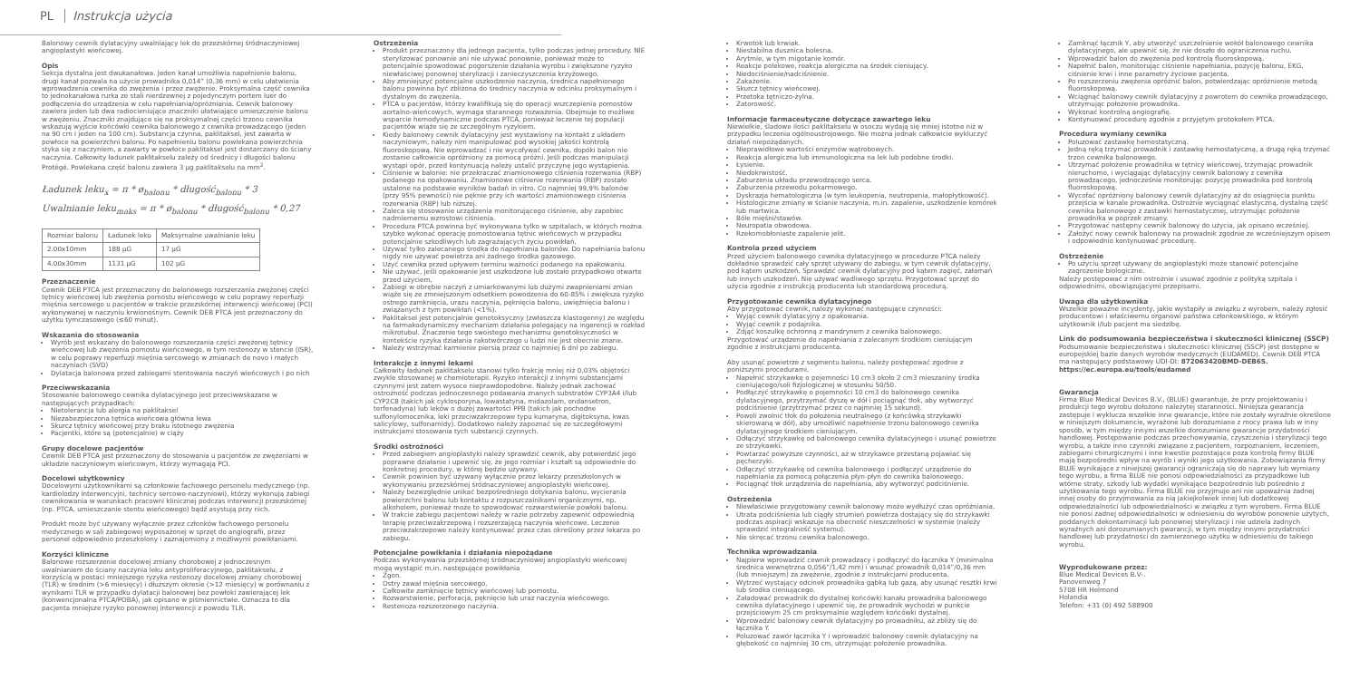PL Instrukcja użycia
Balonowy cewnik dylatacyjny uwalniający lek do przezskórnej śródnaczyniowej angioplastyki wieńcowej.
Opis
Sekcja dystalna jest dwukanałowa. Jeden kanał umożliwia napełnienie balonu, drugi kanał pozwala na użycie prowadnika 0,014” (0,36 mm) w celu ułatwienia wprowadzenia cewnika do zwężenia i przez zwężenie. Proksymalna część cewnika to jednokanałowa rurka ze stali nierdzewnej z pojedynczym portem luer do podłączenia do urządzenia w celu napełniania/opróżniania. Cewnik balonowy zawiera jeden lub dwa radiocieniujące znaczniki ułatwiające umieszczenie balonu w zwężeniu. Znaczniki znajdujące się na proksymalnej części trzonu cewnika wskazują wyjście końcówki cewnika balonowego z cewnika prowadzącego (jeden na 90 cm i jeden na 100 cm). Substancja czynna, paklitaksel, jest zawarta w powłoce na powierzchni balonu. Po napełnieniu balonu powlekana powierzchnia styka się z naczyniem, a zawarty w powłoce paklitaksel jest dostarczany do ściany naczynia. Całkowity ładunek paklitakselu zależy od średnicy i długości balonu Protégé. Powlekana część balonu zawiera 3 µg paklitakselu na mm<sup>2</sup>.
Ładunek leku<sub>x</sub> = π * ø<sub>balonu</sub> * długość<sub>balonu</sub> * 3
Uwalnianie leku<sub>maks</sub> = π * ø<sub>balonu</sub> * długość<sub>balonu</sub> * 0,27
| Rozmiar balonu | Ładunek leku | Maksymalne uwalnianie leku |
| --- | --- | --- |
| 2.00x10mm | 188 µG | 17 µG |
| 4.00x30mm | 1131 µG | 102 µG |
Przeznaczenie
Cewnik DEB PTCA jest przeznaczony do balonowego rozszerzania zwężonej części tętnicy wieńcowej lub zwężenia pomostu wieńcowego w celu poprawy reperfuzji mięśnia sercowego u pacjentów w trakcie przezskórnej interwencji wieńcowej (PCI) wykonywanej w naczyniu krwionośnym. Cewnik DEB PTCA jest przeznaczony do użytku tymczasowego (≤60 minut).
Wskazania do stosowania
Wyrób jest wskazany do balonowego rozszerzania części zwężonej tętnicy wieńcowej lub zwężenia pomostu wieńcowego, w tym restenozy w stencie (ISR), w celu poprawy reperfuzji mięśnia sercowego w zmianach de novo i małych naczyniach (SVD)
Dylatacja balonowa przed zabiegami stentowania naczyń wieńcowych i po nich
Przeciwwskazania
Stosowanie balonowego cewnika dylatacyjnego jest przeciwwskazane w następujących przypadkach:
Nietolerancja lub alergia na paklitaksel
Niezabezpieczona tętnica wieńcowa główna lewa
Skurcz tętnicy wieńcowej przy braku istotnego zwężenia
Pacjentki, które są (potencjalnie) w ciąży
Grupy docelowe pacjentów
Cewnik DEB PTCA jest przeznaczony do stosowania u pacjentów ze zwężeniami w układzie naczyniowym wieńcowym, którzy wymagają PCI.
Docelowi użytkownicy
Docelowymi użytkownikami są członkowie fachowego personelu medycznego (np. kardiolodzy interwencyjni, technicy sercowo-naczyniowi), którzy wykonują zabiegi cewnikowania w warunkach pracowni klinicznej podczas interwencji przezskórnej (np. PTCA, umieszczanie stentu wieńcowego) bądź asystują przy nich.
Produkt może być używany wyłącznie przez członków fachowego personelu medycznego w sali zabiegowej wyposażonej w sprzęt do angiografii, przez personel odpowiednio przeszkolony i zaznajomiony z możliwymi powikłaniami.
Korzyści kliniczne
Balonowe rozszerzenie docelowej zmiany chorobowej z jednoczesnym uwalnianiem do ściany naczynia leku antyproliferacyjnego, paklitakselu, z korzyścią w postaci mniejszego ryzyka restenozy docelowej zmiany chorobowej (TLR) w średnim (>6 miesięcy) i dłuższym okresie (>12 miesięcy) w porównaniu z wynikami TLR w przypadku dylatacji balonowej bez powłoki zawierającej lek (konwencjonalna PTCA/POBA), jak opisano w piśmiennictwie. Oznacza to dla pacjenta mniejsze ryzyko ponownej interwencji z powodu TLR.
Ostrzeżenia
Produkt przeznaczony dla jednego pacjenta, tylko podczas jednej procedury. NIE sterylizować ponownie ani nie używać ponownie, ponieważ może to potencjalnie spowodować pogorszenie działania wyrobu i zwiększone ryzyko niewłaściwej ponownej sterylizacji i zanieczyszczenia krzyżowego.
Aby zmniejszyć potencjalne uszkodzenie naczynia, średnica napełnionego balonu powinna być zbliżona do średnicy naczynia w odcinku proksymalnym i dystalnym do zwężenia.
PTCA u pacjentów, którzy kwalifikują się do operacji wszczepienia pomostów aortalno-wieńcowych, wymaga starannego rozważenia. Obejmuje to możliwe wsparcie hemodynamiczne podczas PTCA, ponieważ leczenie tej populacji pacjentów wiąże się ze szczególnym ryzykiem.
Kiedy balonowy cewnik dylatacyjny jest wystawiony na kontakt z układem naczyniowym, należy nim manipulować pod wysokiej jakości kontrolą fluoroskopową. Nie wprowadzać i nie wycofywać cewnika, dopóki balon nie zostanie całkowicie opróżniony za pomocą próżni. Jeśli podczas manipulacji wystąpi opór, przed kontynuacją należy ustalić przyczynę jego wystąpienia.
Ciśnienie w balonie: nie przekraczać znamionowego ciśnienia rozerwania (RBP) podanego na opakowaniu. Znamionowe ciśnienie rozerwania (RBP) zostało ustalone na podstawie wyników badań in vitro. Co najmniej 99,9% balonów (przy 95% pewności) nie pęknie przy ich wartości znamionowego ciśnienia rozerwania (RBP) lub niższej.
Zaleca się stosowanie urządzenia monitorującego ciśnienie, aby zapobiec nadmiernemu wzrostowi ciśnienia.
Procedura PTCA powinna być wykonywana tylko w szpitalach, w których można szybko wykonać operację pomostowania tętnic wieńcowych w przypadku potencjalnie szkodliwych lub zagrażających życiu powikłań.
Używać tylko zalecanego środka do napełniania balonów. Do napełniania balonu nigdy nie używać powietrza ani żadnego środka gazowego.
Użyć cewnika przed upływem terminu ważności podanego na opakowaniu.
Nie używać, jeśli opakowanie jest uszkodzone lub zostało przypadkowo otwarte przed użyciem.
Zabiegi w obrębie naczyń z umiarkowanymi lub dużymi zwapnieniami zmian wiąże się ze zmniejszonym odsetkiem powodzenia do 60-85% i zwiększa ryzyko ostrego zamknięcia, urazu naczynia, pęknięcia balonu, uwięźnięcia balonu i związanych z tym powikłań (<1%).
Paklitaksel jest potencjalnie genotoksyczny (zwłaszcza klastogenny) ze względu na farmakodynamiczny mechanizm działania polegający na ingerencji w rozkład mikrotubul. Znaczenie tego swoistego mechanizmu genotoksyczności w kontekście ryzyka działania rakotwórczego u ludzi nie jest obecnie znane.
Należy wstrzymać karmienie piersią przez co najmniej 6 dni po zabiegu.
Interakcje z innymi lekami
Całkowity ładunek paklitakselu stanowi tylko frakcję mniej niż 0,03% objętości zwykle stosowanej w chemioterapii. Ryzyko interakcji z innymi substancjami czynnymi jest zatem wysoce nieprawdopodobne. Należy jednak zachować ostrożność podczas jednoczesnego podawania znanych substratów CYP3A4 i/lub CYP2C8 (takich jak cyklosporyna, lowastatyna, midazolam, ondansetron, terfenadyna) lub leków o dużej zawartości PPB (takich jak pochodne sulfonylomocznika, leki przeciwzakrzepowe typu kumaryna, digitoksyna, kwas salicylowy, sulfonamidy). Dodatkowo należy zapoznać się ze szczegółowymi instrukcjami stosowania tych substancji czynnych.
Środki ostrożności
Przed zabiegiem angioplastyki należy sprawdzić cewnik, aby potwierdzić jego poprawne działanie i upewnić się, że jego rozmiar i kształt są odpowiednie do konkretnej procedury, w której będzie używany.
Cewnik powinien być używany wyłącznie przez lekarzy przeszkolonych w wykonywaniu przezskórnej śródnaczyniowej angioplastyki wieńcowej.
Należy bezwzględnie unikać bezpośredniego dotykania balonu, wycierania powierzchni balonu lub kontaktu z rozpuszczalnikami organicznymi, np. alkoholem, ponieważ może to spowodować rozwarstwienie powłoki balonu.
W trakcie zabiegu pacjentowi należy w razie potrzeby zapewnić odpowiednią terapię przeciwzakrzepową i rozszerzającą naczynia wieńcowe. Leczenie przeciwzakrzepowe należy kontynuować przez czas określony przez lekarza po zabiegu.
Potencjalne powikłania i działania niepożądane
Podczas wykonywania przezskórnej śródnaczyniowej angioplastyki wieńcowej mogą wystąpić m.in. następujące powikłania
Zgon.
Ostry zawał mięśnia sercowego.
Całkowite zamknięcie tętnicy wieńcowej lub pomostu.
Rozwarstwienie, perforacja, pęknięcie lub uraz naczynia wieńcowego.
Restenoza rozszerzonego naczynia.
Krwotok lub krwiak.
Niestabilna dusznica bolesna.
Arytmie, w tym migotanie komór.
Reakcje polekowe, reakcja alergiczna na środek cieniujący.
Niedociśnienie/nadciśnienie.
Zakażenie.
Skurcz tętnicy wieńcowej.
Przetoka tętniczo-żylna.
Zatorowość.
Informacje farmaceutyczne dotyczące zawartego leku
Niewielkie, śladowe ilości paklitakselu w osoczu wydają się mniej istotne niż w przypadku leczenia ogólnoustrojowego. Nie można jednak całkowicie wykluczyć działań niepożądanych.
Nieprawidłowe wartości enzymów wątrobowych.
Reakcja alergiczna lub immunologiczna na lek lub podobne środki.
Łysienie.
Niedokrwistość.
Zaburzenia układu przewodzącego serca.
Zaburzenia przewodu pokarmowego.
Dyskrazja hematologiczna (w tym leukopenia, neutropenia, małopłytkowość).
Histologiczne zmiany w ścianie naczynia, m.in. zapalenie, uszkodzenie komórek lub martwica.
Bóle mięśni/stawów.
Neuropatia obwodowa.
Rzekomobłoniaste zapalenie jelit.
Kontrola przed użyciem
Przed użyciem balonowego cewnika dylatacyjnego w procedurze PTCA należy dokładnie sprawdzić cały sprzęt używany do zabiegu, w tym cewnik dylatacyjny, pod kątem uszkodzeń. Sprawdzić cewnik dylatacyjny pod kątem zagięć, załamań lub innych uszkodzeń. Nie używać wadliwego sprzętu. Przygotować sprzęt do użycia zgodnie z instrukcją producenta lub standardową procedurą.
Przygotowanie cewnika dylatacyjnego
Aby przygotować cewnik, należy wykonać następujące czynności:
Wyjąć cewnik dylatacyjny z opakowania.
Wyjąć cewnik z podajnika.
Zdjąć koszulkę ochronną z mandrynem z cewnika balonowego.
Przygotować urządzenie do napełniania z zalecanym środkiem cieniującym zgodnie z instrukcjami producenta.
Aby usunąć powietrze z segmentu balonu, należy postępować zgodnie z poniższymi procedurami.
Napełnić strzykawkę o pojemności 10 cm3 około 2 cm3 mieszaniny środka cieniującego/soli fizjologicznej w stosunku 50/50.
Podłączyć strzykawkę o pojemności 10 cm3 do balonowego cewnika dylatacyjnego, przytrzymać dyszę w dół i pociągnąć tłok, aby wytworzyć podciśnienie (przytrzymać przez co najmniej 15 sekund).
Powoli zwolnić tłok do położenia neutralnego (z końcówką strzykawki skierowaną w dół), aby umożliwić napełnienie trzonu balonowego cewnika dylatacyjnego środkiem cieniującym.
Odłączyć strzykawkę od balonowego cewnika dylatacyjnego i usunąć powietrze ze strzykawki.
Powtarzać powyższe czynności, aż w strzykawce przestaną pojawiać się pęcherzyki.
Odłączyć strzykawkę od cewnika balonowego i podłączyć urządzenie do napełniania za pomocą połączenia płyn-płyn do cewnika balonowego.
Pociągnąć tłok urządzenia do napełniania, aby wytworzyć podciśnienie.
Ostrzeżenia
Niewłaściwie przygotowany cewnik balonowy może wydłużyć czas opróżniania.
Utrata podciśnienia lub ciągły strumień powietrza dostający się do strzykawki podczas aspiracji wskazuje na obecność nieszczelności w systemie (należy sprawdzić integralność systemu).
Nie skręcać trzonu cewnika balonowego.
Technika wprowadzania
Najpierw wprowadzić cewnik prowadzący i podłączyć do łącznika Y (minimalna średnica wewnętrzna 0,056”/1,42 mm) i wsunąć prowadnik 0,014”/0,36 mm (lub mniejszym) za zwężenie, zgodnie z instrukcjami producenta.
Wytrzeć wystający odcinek prowadnika gąbką lub gazą, aby usunąć resztki krwi lub środka cieniującego.
Załadować prowadnik do dystalnej końcówki kanału prowadnika balonowego cewnika dylatacyjnego i upewnić się, że prowadnik wychodzi w punkcie przejściowym 25 cm proksymalnie względem końcówki dystalnej.
Wprowadzić balonowy cewnik dylatacyjny po prowadniku, aż zbliży się do łącznika Y.
Poluzować zawór łącznika Y i wprowadzić balonowy cewnik dylatacyjny na głębokość co najmniej 30 cm, utrzymując położenie prowadnika.
Zamknąć łącznik Y, aby utworzyć uszczelnienie wokół balonowego cewnika dylatacyjnego, ale upewnić się, że nie doszło do ograniczenia ruchu.
Wprowadzić balon do zwężenia pod kontrolą fluoroskopową.
Napełnić balon, monitorując ciśnienie napełniania, pozycję balonu, EKG, ciśnienie krwi i inne parametry życiowe pacjenta.
Po rozszerzeniu zwężenia opróżnić balon, potwierdzając opróżnienie metodą fluoroskopową.
Wciągnąć balonowy cewnik dylatacyjny z powrotem do cewnika prowadzącego, utrzymując położenie prowadnika.
Wykonać kontrolną angiografię.
Kontynuować procedurę zgodnie z przyjętym protokołem PTCA.
Procedura wymiany cewnika
Poluzować zastawkę hemostatyczną.
Jedną ręką trzymać prowadnik i zastawkę hemostatyczną, a drugą ręką trzymać trzon cewnika balonowego.
Utrzymać położenie prowadnika w tętnicy wieńcowej, trzymając prowadnik nieruchomo, i wyciągając dylatacyjny cewnik balonowy z cewnika prowadzącego, jednocześnie monitorując pozycję prowadnika pod kontrolą fluoroskopową.
Wycofać opróżniony balonowy cewnik dylatacyjny aż do osiągnięcia punktu przejścia w kanale prowadnika. Ostrożnie wyciągnąć elastyczną, dystalną część cewnika balonowego z zastawki hemostatycznej, utrzymując położenie prowadnika w poprzek zmiany.
Przygotować następny cewnik balonowy do użycia, jak opisano wcześniej.
Założyć nowy cewnik balonowy na prowadnik zgodnie ze wcześniejszym opisem i odpowiednio kontynuować procedurę.
Ostrzeżenie
Po użyciu sprzęt używany do angioplastyki może stanowić potencjalne zagrożenie biologiczne.
Należy postępować z nim ostrożnie i usuwać zgodnie z polityką szpitala i odpowiednimi, obowiązującymi przepisami.
Uwaga dla użytkownika
Wszelkie poważne incydenty, jakie wystąpiły w związku z wyrobem, należy zgłosić producentowi i właściwemu organowi państwa członkowskiego, w którym użytkownik i/lub pacjent ma siedzibę.
Link do podsumowania bezpieczeństwa i skuteczności klinicznej (SSCP)
Podsumowanie bezpieczeństwa i skuteczności klinicznej (SSCP) jest dostępne w europejskiej bazie danych wyrobów medycznych (EUDAMED). Cewnik DEB PTCA ma następujący podstawowy UDI-DI: 872063420BMD-DEB6S. https://ec.europa.eu/tools/eudamed
Gwarancja
Firma Blue Medical Devices B.V., (BLUE) gwarantuje, że przy projektowaniu i produkcji tego wyrobu dołożono należytej staranności. Niniejsza gwarancja zastępuje i wyklucza wszelkie inne gwarancje, które nie zostały wyraźnie określone w niniejszym dokumencie, wyrażone lub dorozumiane z mocy prawa lub w inny sposób, w tym między innymi wszelkie dorozumiane gwarancje przydatności handlowej. Postępowanie podczas przechowywania, czyszczenia i sterylizacji tego wyrobu, a także inne czynniki związane z pacjentem, rozpoznaniem, leczeniem, zabiegami chirurgicznymi i inne kwestie pozostające poza kontrolą firmy BLUE mają bezpośredni wpływ na wyrób i wyniki jego użytkowania. Zobowiązania firmy BLUE wynikające z niniejszej gwarancji ograniczają się do naprawy lub wymiany tego wyrobu, a firma BLUE nie ponosi odpowiedzialności za przypadkowe lub wtórne straty, szkody lub wydatki wynikające bezpośrednio lub pośrednio z użytkowania tego wyrobu. Firma BLUE nie przyjmuje ani nie upoważnia żadnej innej osoby do przyjmowania za nią jakiejkolwiek innej lub dodatkowej odpowiedzialności lub odpowiedzialności w związku z tym wyrobem. Firma BLUE nie ponosi żadnej odpowiedzialności w odniesieniu do wyrobów ponownie użytych, poddanych dekontaminacji lub ponownej sterylizacji i nie udziela żadnych wyraźnych ani dorozumianych gwarancji, w tym między innymi przydatności handlowej lub przydatności do zamierzonego użytku w odniesieniu do takiego wyrobu.
Wyprodukowane przez:
Blue Medical Devices B.V-.
Panovenweg 7
5708 HR Helmond
Holandia
Telefon: +31 (0) 492 588900